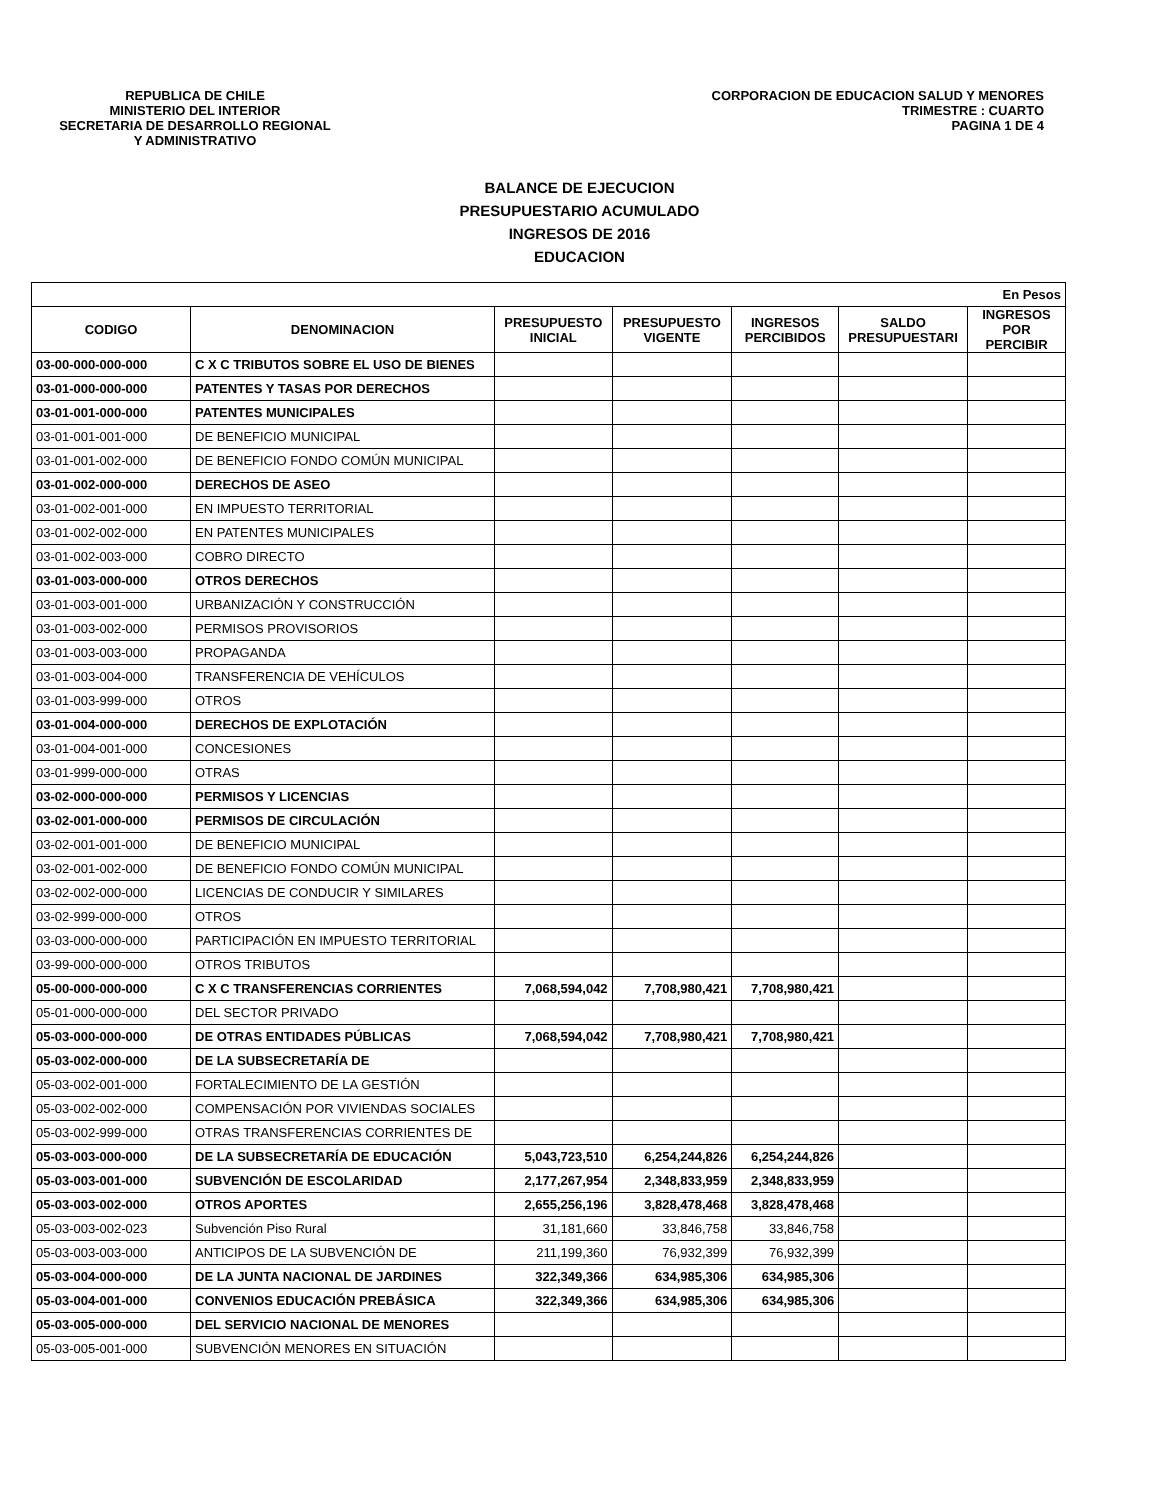REPUBLICA DE CHILE
MINISTERIO DEL INTERIOR
SECRETARIA DE DESARROLLO REGIONAL
Y ADMINISTRATIVO
CORPORACION DE EDUCACION SALUD Y MENORES
TRIMESTRE : CUARTO
PAGINA 1 DE 4
BALANCE DE EJECUCION
PRESUPUESTARIO ACUMULADO
INGRESOS DE 2016
EDUCACION
| En Pesos | | | | | | |
| --- | --- | --- | --- | --- | --- | --- |
| CODIGO | DENOMINACION | PRESUPUESTO INICIAL | PRESUPUESTO VIGENTE | INGRESOS PERCIBIDOS | SALDO PRESUPUESTARI | INGRESOS POR PERCIBIR |
| 03-00-000-000-000 | C X C TRIBUTOS SOBRE EL USO DE BIENES | | | | | |
| 03-01-000-000-000 | PATENTES Y TASAS POR DERECHOS | | | | | |
| 03-01-001-000-000 | PATENTES MUNICIPALES | | | | | |
| 03-01-001-001-000 | DE BENEFICIO MUNICIPAL | | | | | |
| 03-01-001-002-000 | DE BENEFICIO FONDO COMÚN MUNICIPAL | | | | | |
| 03-01-002-000-000 | DERECHOS DE ASEO | | | | | |
| 03-01-002-001-000 | EN IMPUESTO TERRITORIAL | | | | | |
| 03-01-002-002-000 | EN PATENTES MUNICIPALES | | | | | |
| 03-01-002-003-000 | COBRO DIRECTO | | | | | |
| 03-01-003-000-000 | OTROS DERECHOS | | | | | |
| 03-01-003-001-000 | URBANIZACIÓN Y CONSTRUCCIÓN | | | | | |
| 03-01-003-002-000 | PERMISOS PROVISORIOS | | | | | |
| 03-01-003-003-000 | PROPAGANDA | | | | | |
| 03-01-003-004-000 | TRANSFERENCIA DE VEHÍCULOS | | | | | |
| 03-01-003-999-000 | OTROS | | | | | |
| 03-01-004-000-000 | DERECHOS DE EXPLOTACIÓN | | | | | |
| 03-01-004-001-000 | CONCESIONES | | | | | |
| 03-01-999-000-000 | OTRAS | | | | | |
| 03-02-000-000-000 | PERMISOS Y LICENCIAS | | | | | |
| 03-02-001-000-000 | PERMISOS DE CIRCULACIÓN | | | | | |
| 03-02-001-001-000 | DE BENEFICIO MUNICIPAL | | | | | |
| 03-02-001-002-000 | DE BENEFICIO FONDO COMÚN MUNICIPAL | | | | | |
| 03-02-002-000-000 | LICENCIAS DE CONDUCIR Y SIMILARES | | | | | |
| 03-02-999-000-000 | OTROS | | | | | |
| 03-03-000-000-000 | PARTICIPACIÓN EN IMPUESTO TERRITORIAL | | | | | |
| 03-99-000-000-000 | OTROS TRIBUTOS | | | | | |
| 05-00-000-000-000 | C X C TRANSFERENCIAS CORRIENTES | 7,068,594,042 | 7,708,980,421 | 7,708,980,421 | | |
| 05-01-000-000-000 | DEL SECTOR PRIVADO | | | | | |
| 05-03-000-000-000 | DE OTRAS ENTIDADES PÚBLICAS | 7,068,594,042 | 7,708,980,421 | 7,708,980,421 | | |
| 05-03-002-000-000 | DE LA SUBSECRETARÍA DE | | | | | |
| 05-03-002-001-000 | FORTALECIMIENTO DE LA GESTIÓN | | | | | |
| 05-03-002-002-000 | COMPENSACIÓN POR VIVIENDAS SOCIALES | | | | | |
| 05-03-002-999-000 | OTRAS TRANSFERENCIAS CORRIENTES DE | | | | | |
| 05-03-003-000-000 | DE LA SUBSECRETARÍA DE EDUCACIÓN | 5,043,723,510 | 6,254,244,826 | 6,254,244,826 | | |
| 05-03-003-001-000 | SUBVENCIÓN DE ESCOLARIDAD | 2,177,267,954 | 2,348,833,959 | 2,348,833,959 | | |
| 05-03-003-002-000 | OTROS APORTES | 2,655,256,196 | 3,828,478,468 | 3,828,478,468 | | |
| 05-03-003-002-023 | Subvención Piso Rural | 31,181,660 | 33,846,758 | 33,846,758 | | |
| 05-03-003-003-000 | ANTICIPOS DE LA SUBVENCIÓN DE | 211,199,360 | 76,932,399 | 76,932,399 | | |
| 05-03-004-000-000 | DE LA JUNTA NACIONAL DE JARDINES | 322,349,366 | 634,985,306 | 634,985,306 | | |
| 05-03-004-001-000 | CONVENIOS EDUCACIÓN PREBÁSICA | 322,349,366 | 634,985,306 | 634,985,306 | | |
| 05-03-005-000-000 | DEL SERVICIO NACIONAL DE MENORES | | | | | |
| 05-03-005-001-000 | SUBVENCIÓN MENORES EN SITUACIÓN | | | | | |